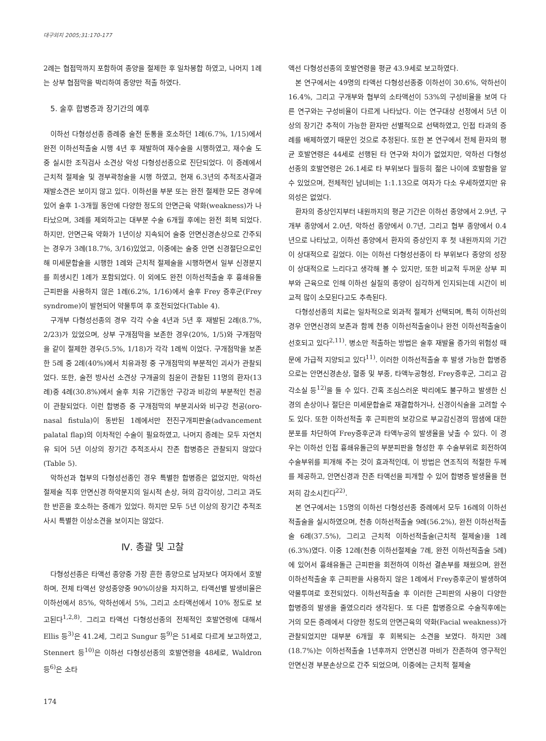대구외지 2005;31:170-177
2례는 협접막까지 포함하여 종양을 절제한 후 일차봉합 하였고, 나머지 1례는 상부 협점막을 박리하여 종양만 적출 하였다.
5. 술후 합병증과 장기간의 예후
이하선 다형성선종 증례중 술전 둔통을 호소하던 1례(6.7%, 1/15)에서 완전 이하선적출술 시행 4년 후 재발하여 재수술을 시행하였고, 재수술 도중 실시한 조직검사 소견상 악성 다형성선종으로 진단되었다. 이 증례에서 근치적 절제술 및 경부곽청술을 시행 하였고, 현재 6.3년의 추적조사결과 재발소견은 보이지 않고 있다. 이하선을 부분 또는 완전 절제한 모든 경우에 있어 술후 1-3개월 동안에 다양한 정도의 안면근육 약화(weakness)가 나타났으며, 3례를 제외하고는 대부분 수술 6개월 후에는 완전 회복 되었다. 하지만, 안면근육 약화가 1년이상 지속되어 술중 안면신경손상으로 간주되는 경우가 3례(18.7%, 3/16)있었고, 이중에는 술중 안면 신경절단으로인해 미세문합술을 시행한 1례와 근치적 절제술을 시행하면서 일부 신경분지를 희생시킨 1례가 포함되었다. 이 외에도 완전 이하선적출술 후 흉쇄유돌근피판을 사용하지 않은 1례(6.2%, 1/16)에서 술후 Frey 증후군(Frey syndrome)이 발현되어 약물투여 후 호전되었다(Table 4).
구개부 다형성선종의 경우 각각 수술 4년과 5년 후 재발된 2례(8.7%, 2/23)가 있었으며, 상부 구개점막을 보존한 경우(20%, 1/5)와 구개점막을 같이 절제한 경우(5.5%, 1/18)가 각각 1례씩 이었다. 구개점막을 보존한 5례 중 2례(40%)에서 치유과정 중 구개점막의 부분적인 괴사가 관찰되었다. 또한, 술전 방사선 소견상 구개골의 침윤이 관찰된 11명의 환자(13례)중 4례(30.8%)에서 술후 치유 기간동안 구강과 비강의 부분적인 천공이 관찰되었다. 이런 합병증 중 구개점막의 부분괴사와 비구강 천공(oro-nasal fistula)이 동반된 1례에서만 전진구개피판술(advancement palatal flap)의 이차적인 수술이 필요하였고, 나머지 증례는 모두 자연치유 되어 5년 이상의 장기간 추적조사시 잔존 합병증은 관찰되지 않았다(Table 5).
악하선과 협부의 다형성선종인 경우 특별한 합병증은 없었지만, 악하선 절제술 직후 안면신경 하악분지의 일시적 손상, 혀의 감각이상, 그리고 과도한 반흔을 호소하는 증례가 있었다. 하지만 모두 5년 이상의 장기간 추적조사시 특별한 이상소견을 보이지는 않았다.
Ⅳ. 총괄 및 고찰
다형성선종은 타액선 종양중 가장 흔한 종양으로 남자보다 여자에서 호발하며, 전체 타액선 양성종양중 90%이상을 차지하고, 타액선별 발생비율은 이하선에서 85%, 악하선에서 5%, 그리고 소타액선에서 10% 정도로 보고된다<sup>1,2,8)</sup>. 그리고 타액선 다형성선종의 전체적인 호발연령에 대해서 Ellis 등<sup>3)</sup>은 41.2세, 그리고 Sungur 등<sup>9)</sup>은 51세로 다르게 보고하였고, Stennert 등<sup>10)</sup>은 이하선 다형성선종의 호발연령을 48세로, Waldron 등<sup>6)</sup>은 소타
174
액선 다형성선종의 호발연령을 평균 43.9세로 보고하였다.
본 연구에서는 49명의 타액선 다형성선종중 이하선이 30.6%, 악하선이 16.4%, 그리고 구개부와 협부의 소타액선이 53%의 구성비율을 보여 다른 연구와는 구성비율이 다르게 나타났다. 이는 연구대상 선정에서 5년 이상의 장기간 추적이 가능한 환자만 선별적으로 선택하였고, 인접 타과의 증례를 배제하였기 때문인 것으로 추정된다. 또한 본 연구에서 전체 환자의 평균 호발연령은 44세로 선행된 타 연구와 차이가 없었지만, 악하선 다형성 선종의 호발연령은 26.1세로 타 부위보다 월등히 젊은 나이에 호발함을 알 수 있었으며, 전체적인 남녀비는 1:1.13으로 여자가 다소 우세하였지만 유의성은 없었다.
환자의 증상인지부터 내원까지의 평균 기간은 이하선 종양에서 2.9년, 구개부 종양에서 2.0년, 악하선 종양에서 0.7년, 그리고 협부 종양에서 0.4년으로 나타났고, 이하선 종양에서 환자의 증상인지 후 첫 내원까지의 기간이 상대적으로 길었다. 이는 이하선 다형성선종이 타 부위보다 종양의 성장이 상대적으로 느리다고 생각해 볼 수 있지만, 또한 비교적 두꺼운 상부 피부와 근육으로 인해 이하선 실질의 종양이 심각하게 인지되는데 시간이 비교적 많이 소모된다고도 추측된다.
다형성선종의 치료는 일차적으로 외과적 절제가 선택되며, 특히 이하선의 경우 안면신경의 보존과 함께 천층 이하선적출술이나 완전 이하선적출술이 선호되고 있다<sup>2,11)</sup>. 병소만 적출하는 방법은 술후 재발율 증가의 위험성 때문에 가급적 지양되고 있다<sup>11)</sup>. 이러한 이하선적출술 후 발생 가능한 합병증으로는 안면신경손상, 혈종 및 부종, 타액누공형성, Frey증후군, 그리고 감각소실 등<sup>12)</sup>을 들 수 있다. 간혹 조심스러운 박리에도 불구하고 발생한 신경의 손상이나 절단은 미세문합술로 재결합하거나, 신경이식술을 고려할 수도 있다. 또한 이하선적출 후 근피판의 보강으로 부교감신경의 땀샘에 대한 분포를 차단하여 Frey증후군과 타액누공의 발생율을 낮출 수 있다. 이 경우는 이하선 인접 흉쇄유돌근의 부분피판을 형성한 후 수술부위로 회전하여 수술부위를 피개해 주는 것이 효과적인데, 이 방법은 연조직의 적절한 두께를 제공하고, 안면신경과 잔존 타액선을 피개할 수 있어 합병증 발생율을 현저히 감소시킨다<sup>22)</sup>.
본 연구에서는 15명의 이하선 다형성선종 증례에서 모두 16례의 이하선적출술을 실시하였으며, 천층 이하선적출술 9례(56.2%), 완전 이하선적출술 6례(37.5%), 그리고 근치적 이하선적출술(근치적 절제술)을 1례(6.3%)였다. 이중 12례(천층 이하선절제술 7례, 완전 이하선적출술 5례)에 있어서 흉쇄유돌근 근피판을 회전하여 이하선 결손부를 채웠으며, 완전 이하선적출술 후 근피판을 사용하지 않은 1례에서 Frey증후군이 발생하여 약물투여로 호전되었다. 이하선적출술 후 이러한 근피판의 사용이 다양한 합병증의 발생을 줄였으리라 생각된다. 또 다른 합병증으로 수술직후에는 거의 모든 증례에서 다양한 정도의 안면근육의 약화(Facial weakness)가 관찰되었지만 대부분 6개월 후 회복되는 소견을 보였다. 하지만 3례(18.7%)는 이하선적출술 1년후까지 안면신경 마비가 잔존하여 영구적인 안면신경 부분손상으로 간주 되었으며, 이중에는 근치적 절제술